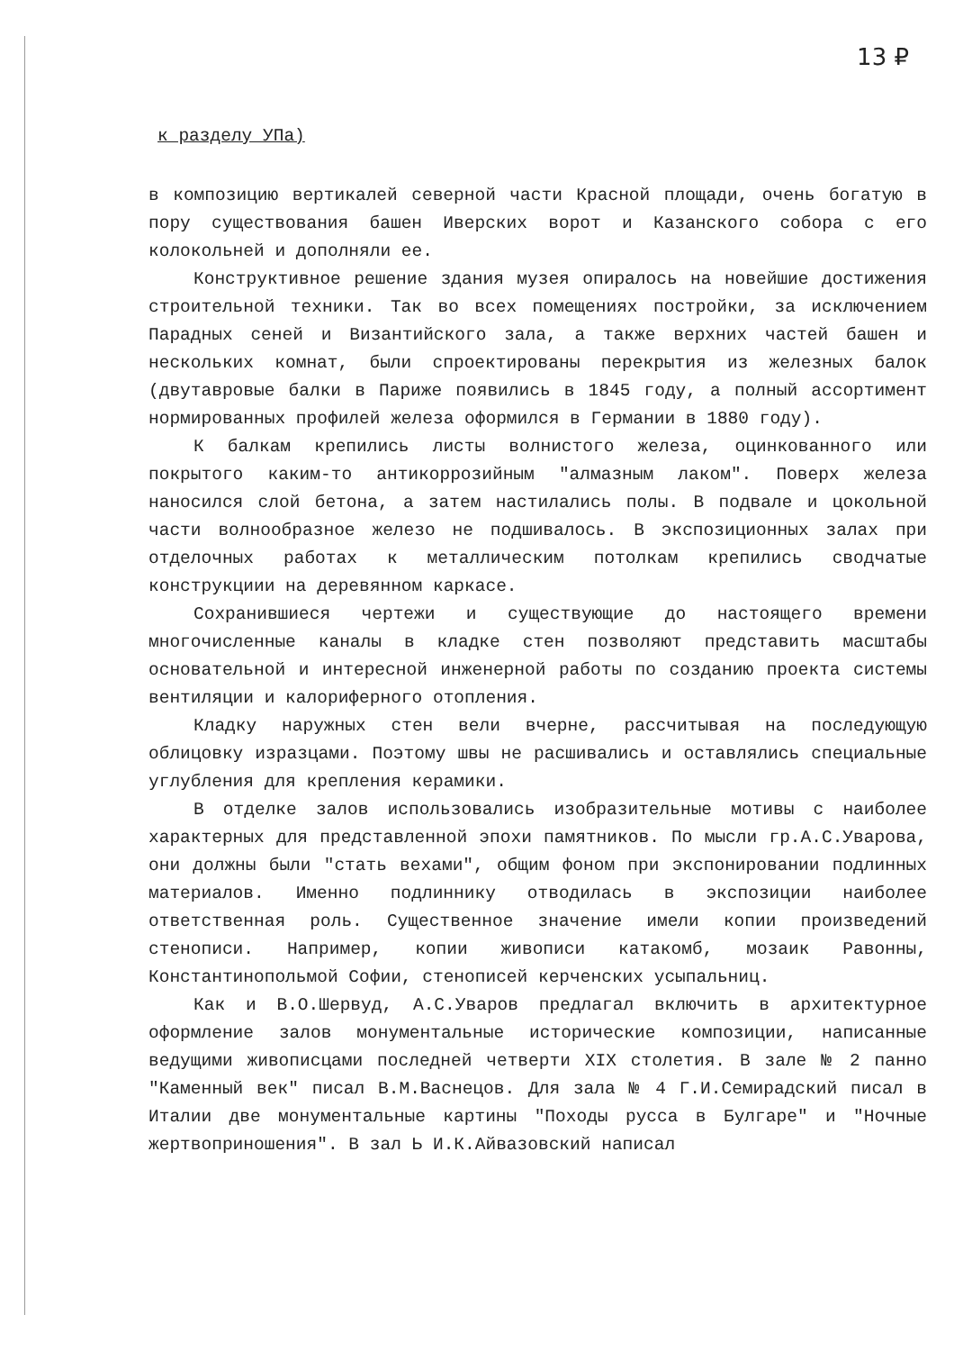13 ₽
к разделу УПа)
в композицию вертикалей северной части Красной площади, очень богатую в пору существования башен Иверских ворот и Казанского собора с его колокольней и дополняли ее.
Конструктивное решение здания музея опиралось на новейшие достижения строительной техники. Так во всех помещениях постройки, за исключением Парадных сеней и Византийского зала, а также верхних частей башен и нескольких комнат, были спроектированы перекрытия из железных балок (двутавровые балки в Париже появились в 1845 году, а полный ассортимент нормированных профилей железа оформился в Германии в 1880 году).
К балкам крепились листы волнистого железа, оцинкованного или покрытого каким-то антикоррозийным "алмазным лаком". Поверх железа наносился слой бетона, а затем настилались полы. В подвале и цокольной части волнообразное железо не подшивалось. В экспозиционных залах при отделочных работах к металлическим потолкам крепились сводчатые конструкциии на деревянном каркасе.
Сохранившиеся чертежи и существующие до настоящего времени многочисленные каналы в кладке стен позволяют представить масштабы основательной и интересной инженерной работы по созданию проекта системы вентиляции и калориферного отопления.
Кладку наружных стен вели вчерне, рассчитывая на последующую облицовку изразцами. Поэтому швы не расшивались и оставлялись специальные углубления для крепления керамики.
В отделке залов использовались изобразительные мотивы с наиболее характерных для представленной эпохи памятников. По мысли гр.А.С.Уварова, они должны были "стать вехами", общим фоном при экспонировании подлинных материалов. Именно подлиннику отводилась в экспозиции наиболее ответственная роль. Существенное значение имели копии произведений стенописи. Например, копии живописи катакомб, мозаик Равонны, Константинопольмой Софии, стенописей керченских усыпальниц.
Как и В.О.Шервуд, А.С.Уваров предлагал включить в архитектурное оформление залов монументальные исторические композиции, написанные ведущими живописцами последней четверти XIX столетия. В зале № 2 панно "Каменный век" писал В.М.Васнецов. Для зала № 4 Г.И.Семирадский писал в Италии две монументальные картины "Походы русса в Булгаре" и "Ночные жертвоприношения". В зал Ь И.К.Айвазовский написал